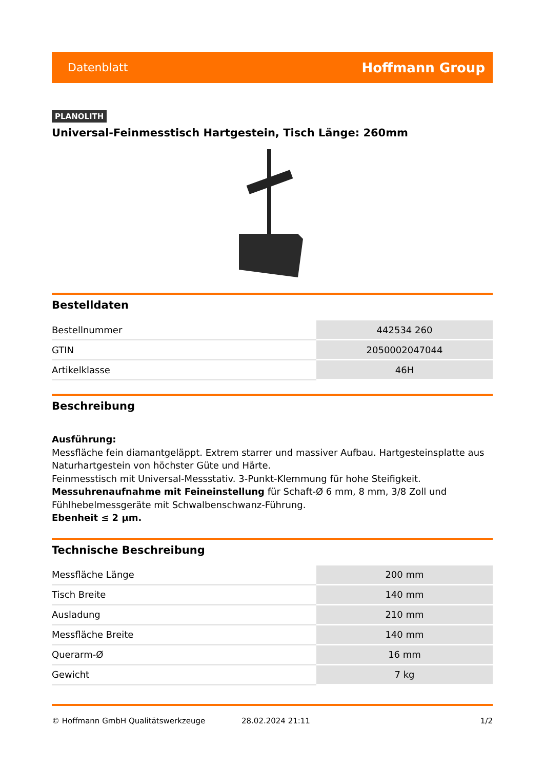Datenblatt Hoffmann Group
PLANOLITH
Universal-Feinmesstisch Hartgestein, Tisch Länge: 260mm
Bestelldaten
| Bestellnummer | 442534 260 |
| GTIN | 2050002047044 |
| Artikelklasse | 46H |
Beschreibung
Ausführung:
Messfläche fein diamantgeläppt. Extrem starrer und massiver Aufbau. Hartgesteinsplatte aus Naturhartgestein von höchster Güte und Härte.
Feinmesstisch mit Universal-Messstativ. 3-Punkt-Klemmung für hohe Steifigkeit.
Messuhrenaufnahme mit Feineinstellung für Schaft-Ø 6 mm, 8 mm, 3/8 Zoll und Fühlhebelmessgeräte mit Schwalbenschwanz-Führung.
Ebenheit ≤ 2 µm.
Technische Beschreibung
| Messfläche Länge | 200 mm |
| Tisch Breite | 140 mm |
| Ausladung | 210 mm |
| Messfläche Breite | 140 mm |
| Querarm-Ø | 16 mm |
| Gewicht | 7 kg |
© Hoffmann GmbH Qualitätswerkzeuge 28.02.2024 21:11 1/2